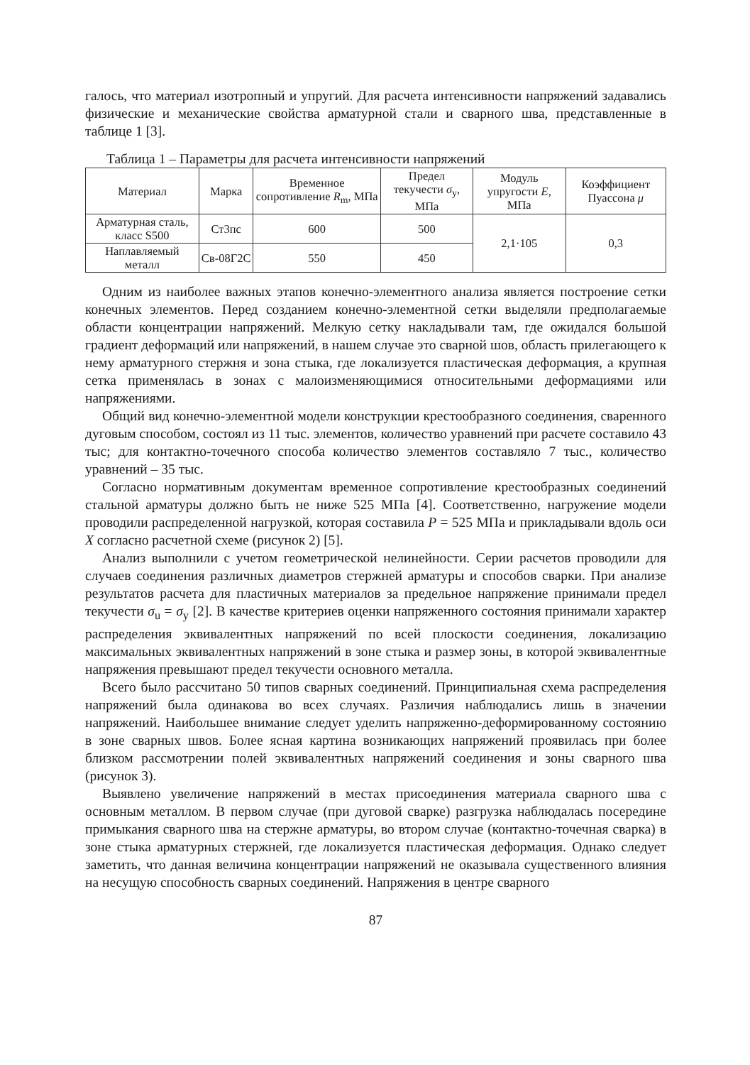галось, что материал изотропный и упругий. Для расчета интенсивности напряжений задавались физические и механические свойства арматурной стали и сварного шва, представленные в таблице 1 [3].
Таблица 1 – Параметры для расчета интенсивности напряжений
| Материал | Марка | Временное сопротивление R<sub>m</sub>, МПа | Предел текучести σ<sub>y</sub>, МПа | Модуль упругости E , МПа | Коэффициент Пуассона μ |
| --- | --- | --- | --- | --- | --- |
| Арматурная сталь, класс S500 | Ст3пс | 600 | 500 | 2,1·105 | 0,3 |
| Наплавляемый металл | Св-08Г2С | 550 | 450 | | |
Одним из наиболее важных этапов конечно-элементного анализа является построение сетки конечных элементов. Перед созданием конечно-элементной сетки выделяли предполагаемые области концентрации напряжений. Мелкую сетку накладывали там, где ожидался большой градиент деформаций или напряжений, в нашем случае это сварной шов, область прилегающего к нему арматурного стержня и зона стыка, где локализуется пластическая деформация, а крупная сетка применялась в зонах с малоизменяющимися относительными деформациями или напряжениями.
Общий вид конечно-элементной модели конструкции крестообразного соединения, сваренного дуговым способом, состоял из 11 тыс. элементов, количество уравнений при расчете составило 43 тыс; для контактно-точечного способа количество элементов составляло 7 тыс., количество уравнений – 35 тыс.
Согласно нормативным документам временное сопротивление крестообразных соединений стальной арматуры должно быть не ниже 525 МПа [4]. Соответственно, нагружение модели проводили распределенной нагрузкой, которая составила P = 525 МПа и прикладывали вдоль оси X согласно расчетной схеме (рисунок 2) [5].
Анализ выполнили с учетом геометрической нелинейности. Серии расчетов проводили для случаев соединения различных диаметров стержней арматуры и способов сварки. При анализе результатов расчета для пластичных материалов за предельное напряжение принимали предел текучести σ<sub>u</sub> = σ<sub>y</sub> [2]. В качестве критериев оценки напряженного состояния принимали характер распределения эквивалентных напряжений по всей плоскости соединения, локализацию максимальных эквивалентных напряжений в зоне стыка и размер зоны, в которой эквивалентные напряжения превышают предел текучести основного металла.
Всего было рассчитано 50 типов сварных соединений. Принципиальная схема распределения напряжений была одинакова во всех случаях. Различия наблюдались лишь в значении напряжений. Наибольшее внимание следует уделить напряженно-деформированному состоянию в зоне сварных швов. Более ясная картина возникающих напряжений проявилась при более близком рассмотрении полей эквивалентных напряжений соединения и зоны сварного шва (рисунок 3).
Выявлено увеличение напряжений в местах присоединения материала сварного шва с основным металлом. В первом случае (при дуговой сварке) разгрузка наблюдалась посередине примыкания сварного шва на стержне арматуры, во втором случае (контактно-точечная сварка) в зоне стыка арматурных стержней, где локализуется пластическая деформация. Однако следует заметить, что данная величина концентрации напряжений не оказывала существенного влияния на несущую способность сварных соединений. Напряжения в центре сварного
87